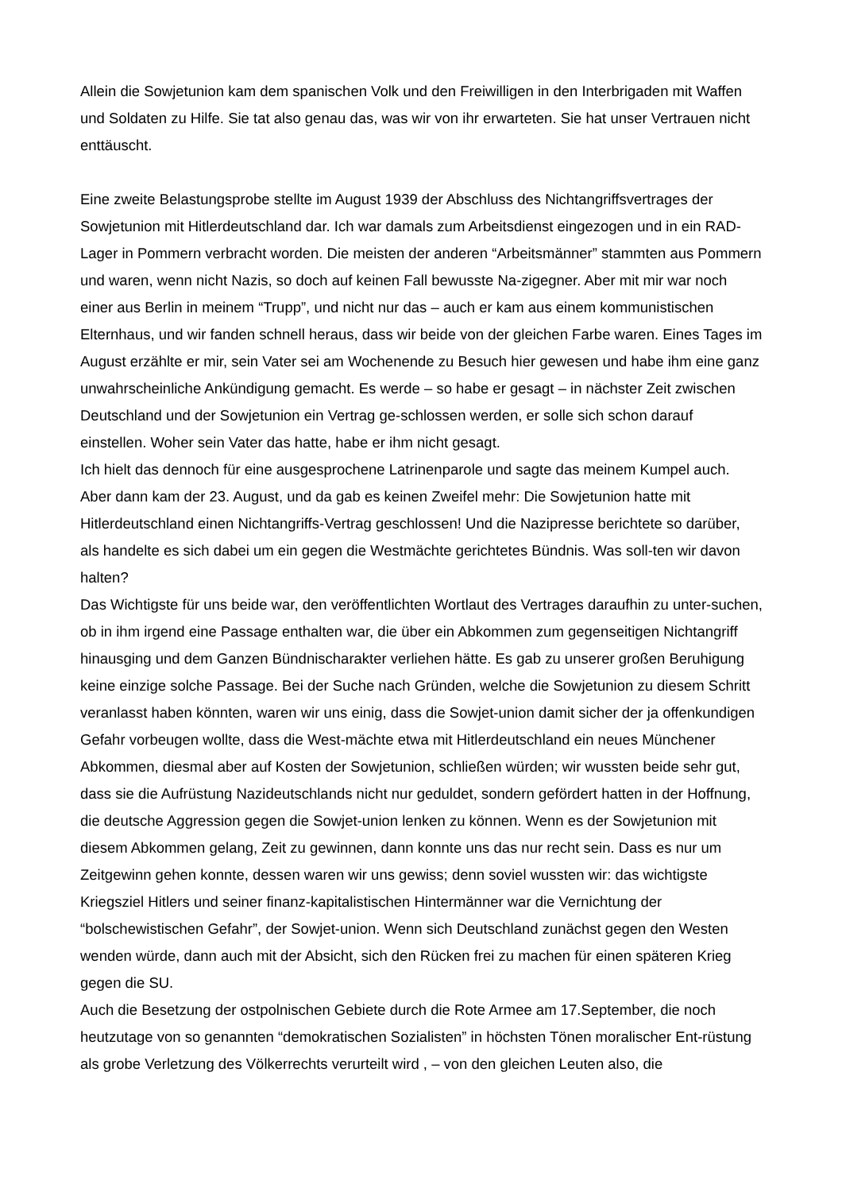Allein die Sowjetunion kam dem spanischen Volk und den Freiwilligen in den Interbrigaden mit Waffen und Soldaten zu Hilfe. Sie tat also genau das, was wir von ihr erwarteten. Sie hat unser Vertrauen nicht enttäuscht.
Eine zweite Belastungsprobe stellte im August 1939 der Abschluss des Nichtangriffsvertrages der Sowjetunion mit Hitlerdeutschland dar. Ich war damals zum Arbeitsdienst eingezogen und in ein RAD-Lager in Pommern verbracht worden. Die meisten der anderen “Arbeitsmänner” stammten aus Pommern und waren, wenn nicht Nazis, so doch auf keinen Fall bewusste Na-zigegner. Aber mit mir war noch einer aus Berlin in meinem “Trupp”, und nicht nur das – auch er kam aus einem kommunistischen Elternhaus, und wir fanden schnell heraus, dass wir beide von der gleichen Farbe waren. Eines Tages im August erzählte er mir, sein Vater sei am Wochenende zu Besuch hier gewesen und habe ihm eine ganz unwahrscheinliche Ankündigung gemacht. Es werde – so habe er gesagt – in nächster Zeit zwischen Deutschland und der Sowjetunion ein Vertrag ge-schlossen werden, er solle sich schon darauf einstellen. Woher sein Vater das hatte, habe er ihm nicht gesagt.
Ich hielt das dennoch für eine ausgesprochene Latrinenparole und sagte das meinem Kumpel auch. Aber dann kam der 23. August, und da gab es keinen Zweifel mehr: Die Sowjetunion hatte mit Hitlerdeutschland einen Nichtangriffs-Vertrag geschlossen! Und die Nazipresse berichtete so darüber, als handelte es sich dabei um ein gegen die Westmächte gerichtetes Bündnis. Was soll-ten wir davon halten?
Das Wichtigste für uns beide war, den veröffentlichten Wortlaut des Vertrages daraufhin zu unter-suchen, ob in ihm irgend eine Passage enthalten war, die über ein Abkommen zum gegenseitigen Nichtangriff hinausging und dem Ganzen Bündnischarakter verliehen hätte. Es gab zu unserer großen Beruhigung keine einzige solche Passage. Bei der Suche nach Gründen, welche die Sowjetunion zu diesem Schritt veranlasst haben könnten, waren wir uns einig, dass die Sowjet-union damit sicher der ja offenkundigen Gefahr vorbeugen wollte, dass die West-mächte etwa mit Hitlerdeutschland ein neues Münchener Abkommen, diesmal aber auf Kosten der Sowjetunion, schließen würden; wir wussten beide sehr gut, dass sie die Aufrüstung Nazideutschlands nicht nur geduldet, sondern gefördert hatten in der Hoffnung, die deutsche Aggression gegen die Sowjet-union lenken zu können. Wenn es der Sowjetunion mit diesem Abkommen gelang, Zeit zu gewinnen, dann konnte uns das nur recht sein. Dass es nur um Zeitgewinn gehen konnte, dessen waren wir uns gewiss; denn soviel wussten wir: das wichtigste Kriegsziel Hitlers und seiner finanz-kapitalistischen Hintermänner war die Vernichtung der “bolschewistischen Gefahr”, der Sowjet-union. Wenn sich Deutschland zunächst gegen den Westen wenden würde, dann auch mit der Absicht, sich den Rücken frei zu machen für einen späteren Krieg gegen die SU.
Auch die Besetzung der ostpolnischen Gebiete durch die Rote Armee am 17.September, die noch heutzutage von so genannten “demokratischen Sozialisten” in höchsten Tönen moralischer Ent-rüstung als grobe Verletzung des Völkerrechts verurteilt wird , – von den gleichen Leuten also, die